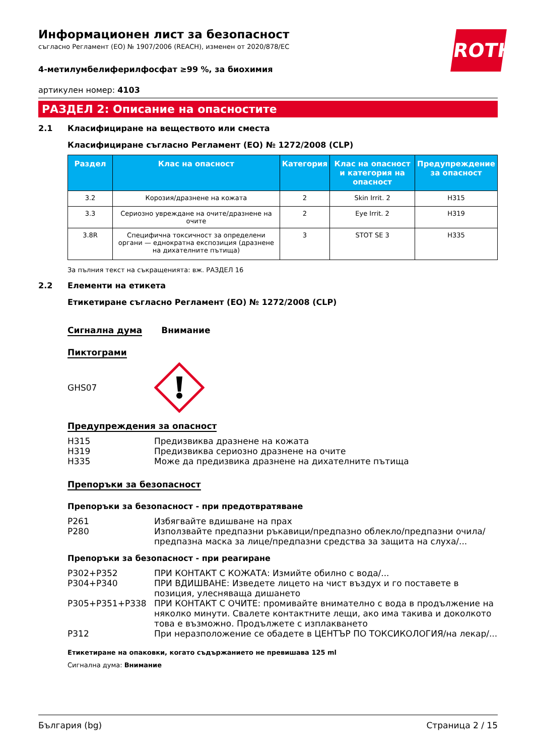ROTH
Информационен лист за безопасност
съгласно Регламент (ЕО) № 1907/2006 (REACH), изменен от 2020/878/ЕС
4-метилумбелиферилфосфат ≥99 %, за биохимия
артикулен номер: 4103
РАЗДЕЛ 2: Описание на опасностите
2.1 Класифициране на веществото или сместа
Класифициране съгласно Регламент (ЕО) № 1272/2008 (CLP)
| Раздел | Клас на опасност | Категория | Клас на опасност и категория на опасност | Предупреждение за опасност |
| --- | --- | --- | --- | --- |
| 3.2 | Корозия/дразнене на кожата | 2 | Skin Irrit. 2 | H315 |
| 3.3 | Сериозно увреждане на очите/дразнене на очите | 2 | Eye Irrit. 2 | H319 |
| 3.8R | Специфична токсичност за определени органи — еднократна експозиция (дразнене на дихателните пътища) | 3 | STOT SE 3 | H335 |
За пълния текст на съкращенията: вж. РАЗДЕЛ 16
2.2 Елементи на етикета
Етикетиране съгласно Регламент (ЕО) № 1272/2008 (CLP)
Сигнална дума Внимание
Пиктограми
GHS07
Предупреждения за опасност
H315 Предизвиква дразнене на кожата
H319 Предизвиква сериозно дразнене на очите
H335 Може да предизвика дразнене на дихателните пътища
Препоръки за безопасност
Препоръки за безопасност - при предотвратяване
P261 Избягвайте вдишване на прах
P280 Използвайте предпазни ръкавици/предпазно облекло/предпазни очила/ предпазна маска за лице/предпазни средства за защита на слуха/...
Препоръки за безопасност - при реагиране
P302+P352 ПРИ КОНТАКТ С КОЖАТА: Измийте обилно с вода/...
P304+P340 ПРИ ВДИШВАНЕ: Изведете лицето на чист въздух и го поставете в позиция, улесняваща дишането
P305+P351+P338 ПРИ КОНТАКТ С ОЧИТЕ: промивайте внимателно с вода в продължение на няколко минути. Свалете контактните лещи, ако има такива и доколкото това е възможно. Продължете с изплакването
P312 При неразположение се обадете в ЦЕНТЪР ПО ТОКСИКОЛОГИЯ/на лекар/...
Етикетиране на опаковки, когато съдържанието не превишава 125 ml
Сигнална дума: Внимание
България (bg) Страница 2 / 15